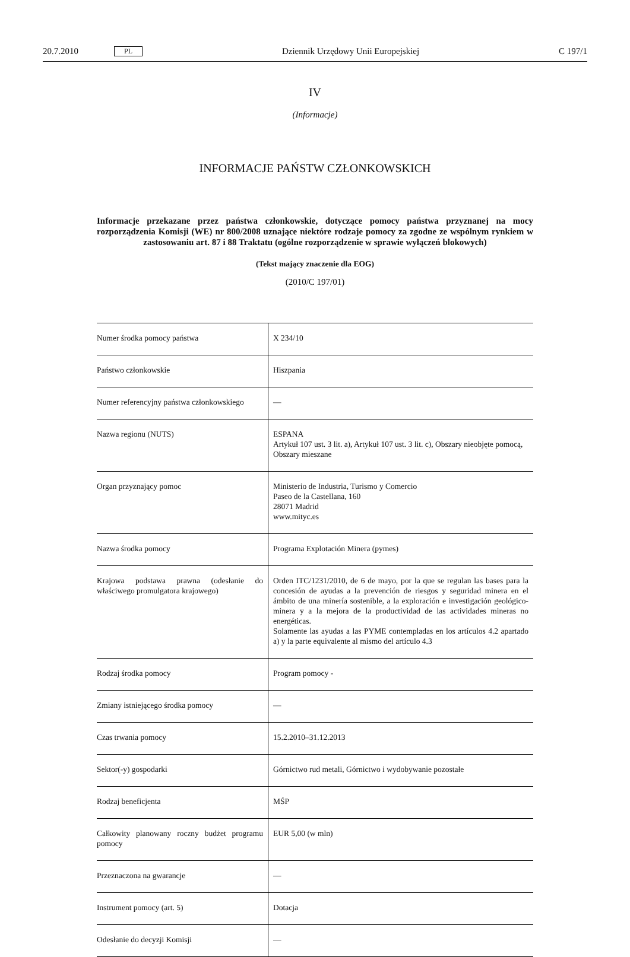20.7.2010 PL Dziennik Urzędowy Unii Europejskiej C 197/1
IV
(Informacje)
INFORMACJE PAŃSTW CZŁONKOWSKICH
Informacje przekazane przez państwa członkowskie, dotyczące pomocy państwa przyznanej na mocy rozporządzenia Komisji (WE) nr 800/2008 uznające niektóre rodzaje pomocy za zgodne ze wspólnym rynkiem w zastosowaniu art. 87 i 88 Traktatu (ogólne rozporządzenie w sprawie wyłączeń blokowych)
(Tekst mający znaczenie dla EOG)
(2010/C 197/01)
| Numer środka pomocy państwa | X 234/10 |
| Państwo członkowskie | Hiszpania |
| Numer referencyjny państwa członkowskiego | — |
| Nazwa regionu (NUTS) | ESPANA Artykuł 107 ust. 3 lit. a), Artykuł 107 ust. 3 lit. c), Obszary nieobjęte pomocą, Obszary mieszane |
| Organ przyznający pomoc | Ministerio de Industria, Turismo y Comercio Paseo de la Castellana, 160 28071 Madrid www.mityc.es |
| Nazwa środka pomocy | Programa Explotación Minera (pymes) |
| Krajowa podstawa prawna (odesłanie do właściwego promulgatora krajowego) | Orden ITC/1231/2010, de 6 de mayo, por la que se regulan las bases para la concesión de ayudas a la prevención de riesgos y seguridad minera en el ámbito de una minería sostenible, a la exploración e investigación geológico-minera y a la mejora de la productividad de las actividades mineras no energéticas. Solamente las ayudas a las PYME contempladas en los artículos 4.2 apartado a) y la parte equivalente al mismo del artículo 4.3 |
| Rodzaj środka pomocy | Program pomocy - |
| Zmiany istniejącego środka pomocy | — |
| Czas trwania pomocy | 15.2.2010–31.12.2013 |
| Sektor(-y) gospodarki | Górnictwo rud metali, Górnictwo i wydobywanie pozostałe |
| Rodzaj beneficjenta | MŚP |
| Całkowity planowany roczny budżet programu pomocy | EUR 5,00 (w mln) |
| Przeznaczona na gwarancje | — |
| Instrument pomocy (art. 5) | Dotacja |
| Odesłanie do decyzji Komisji | — |